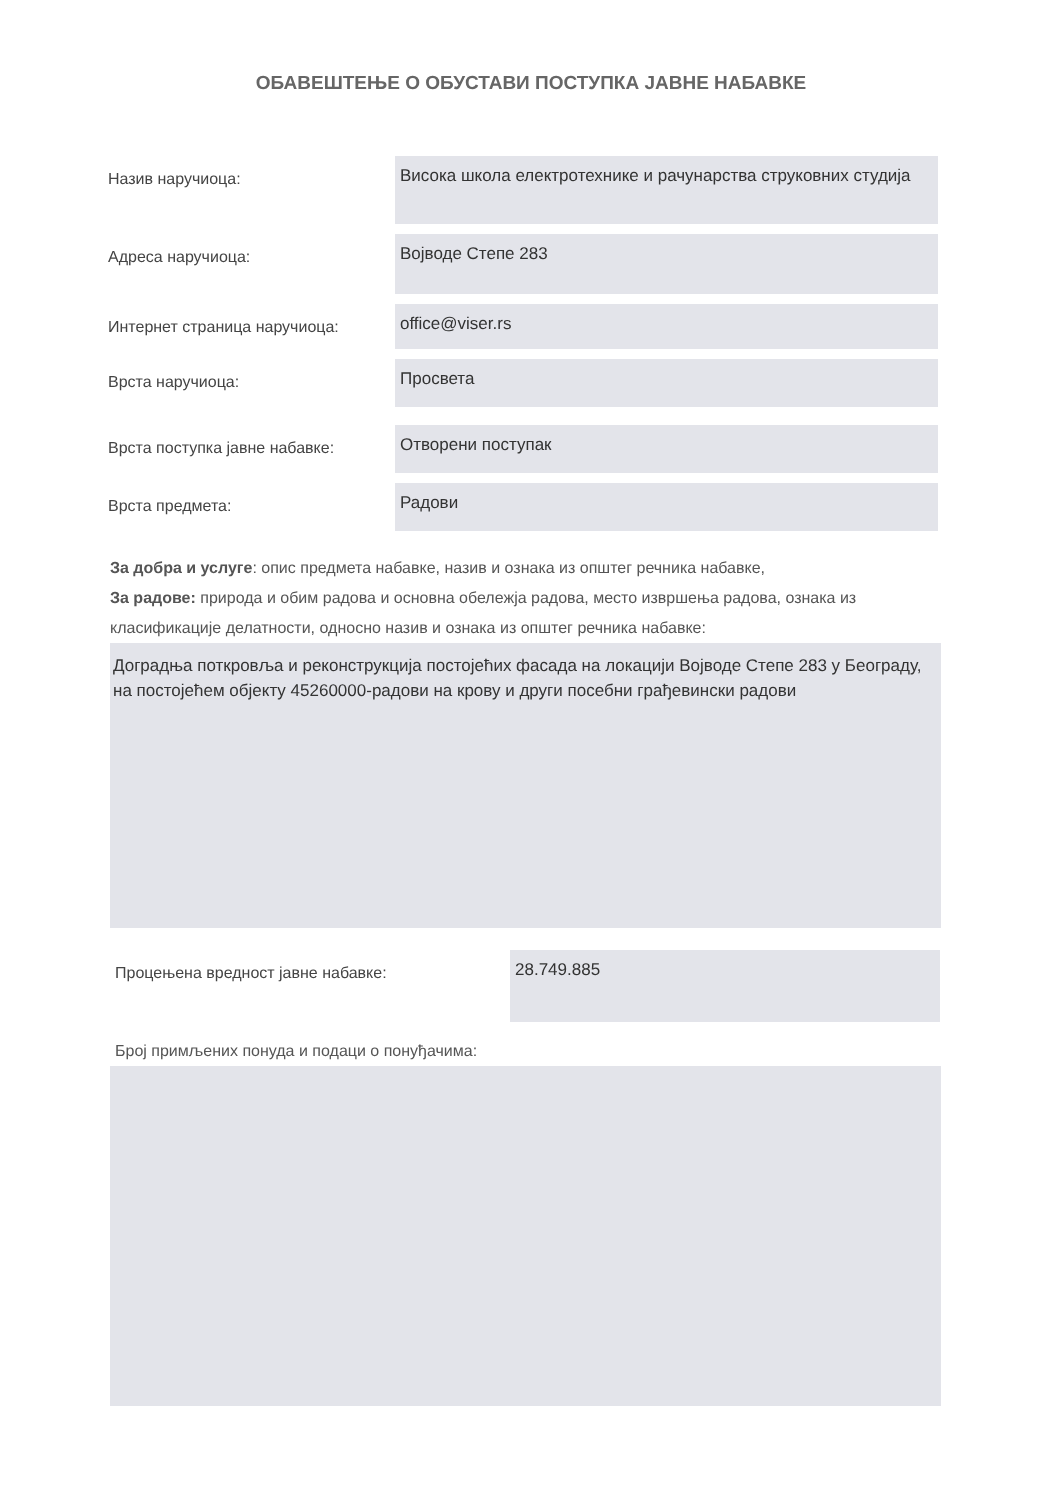ОБАВЕШТЕЊЕ О ОБУСТАВИ ПОСТУПКА ЈАВНЕ НАБАВКЕ
Назив наручиоца:
Висока школа електротехнике и рачунарства струковних студија
Адреса наручиоца:
Војводе Степе 283
Интернет страница наручиоца:
office@viser.rs
Врста наручиоца:
Просвета
Врста поступка јавне набавке:
Отворени поступак
Врста предмета:
Радови
За добра и услуге: опис предмета набавке, назив и ознака из општег речника набавке,
За радове: природа и обим радова и основна обележја радова, место извршења радова, ознака из класификације делатности, односно назив и ознака из општег речника набавке:
Доградња поткровља и реконструкција постојећих фасада на локацији Војводе Степе 283 у Београду, на постојећем објекту 45260000-радови на крову и други посебни грађевински радови
Процењена вредност јавне набавке:
28.749.885
Број примљених понуда и подаци о понуђачима: